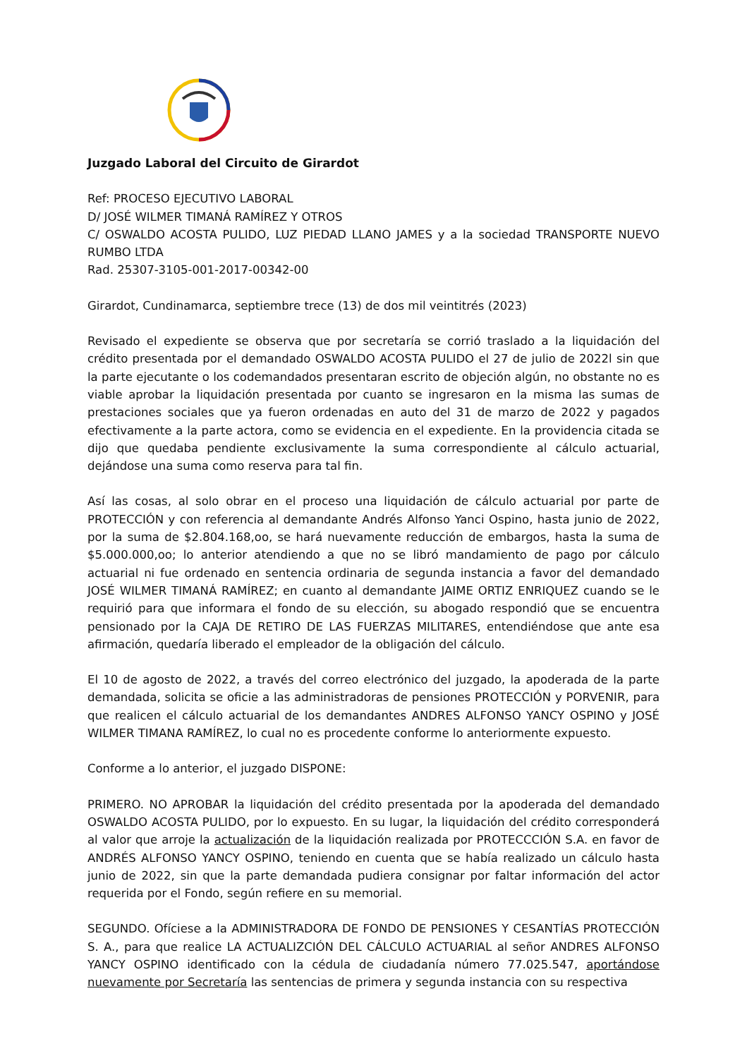Juzgado Laboral del Circuito de Girardot
Ref: PROCESO EJECUTIVO LABORAL
D/ JOSÉ WILMER TIMANÁ RAMÍREZ Y OTROS
C/ OSWALDO ACOSTA PULIDO, LUZ PIEDAD LLANO JAMES y a la sociedad TRANSPORTE NUEVO RUMBO LTDA
Rad. 25307-3105-001-2017-00342-00
Girardot, Cundinamarca, septiembre trece (13) de dos mil veintitrés (2023)
Revisado el expediente se observa que por secretaría se corrió traslado a la liquidación del crédito presentada por el demandado OSWALDO ACOSTA PULIDO el 27 de julio de 2022l sin que la parte ejecutante o los codemandados presentaran escrito de objeción algún, no obstante no es viable aprobar la liquidación presentada por cuanto se ingresaron en la misma las sumas de prestaciones sociales que ya fueron ordenadas en auto del 31 de marzo de 2022 y pagados efectivamente a la parte actora, como se evidencia en el expediente. En la providencia citada se dijo que quedaba pendiente exclusivamente la suma correspondiente al cálculo actuarial, dejándose una suma como reserva para tal fin.
Así las cosas, al solo obrar en el proceso una liquidación de cálculo actuarial por parte de PROTECCIÓN y con referencia al demandante Andrés Alfonso Yanci Ospino, hasta junio de 2022, por la suma de $2.804.168,oo, se hará nuevamente reducción de embargos, hasta la suma de $5.000.000,oo; lo anterior atendiendo a que no se libró mandamiento de pago por cálculo actuarial ni fue ordenado en sentencia ordinaria de segunda instancia a favor del demandado JOSÉ WILMER TIMANÁ RAMÍREZ; en cuanto al demandante JAIME ORTIZ ENRIQUEZ cuando se le requirió para que informara el fondo de su elección, su abogado respondió que se encuentra pensionado por la CAJA DE RETIRO DE LAS FUERZAS MILITARES, entendiéndose que ante esa afirmación, quedaría liberado el empleador de la obligación del cálculo.
El 10 de agosto de 2022, a través del correo electrónico del juzgado, la apoderada de la parte demandada, solicita se oficie a las administradoras de pensiones PROTECCIÓN y PORVENIR, para que realicen el cálculo actuarial de los demandantes ANDRES ALFONSO YANCY OSPINO y JOSÉ WILMER TIMANA RAMÍREZ, lo cual no es procedente conforme lo anteriormente expuesto.
Conforme a lo anterior, el juzgado DISPONE:
PRIMERO. NO APROBAR la liquidación del crédito presentada por la apoderada del demandado OSWALDO ACOSTA PULIDO, por lo expuesto. En su lugar, la liquidación del crédito corresponderá al valor que arroje la actualización de la liquidación realizada por PROTECCCIÓN S.A. en favor de ANDRÉS ALFONSO YANCY OSPINO, teniendo en cuenta que se había realizado un cálculo hasta junio de 2022, sin que la parte demandada pudiera consignar por faltar información del actor requerida por el Fondo, según refiere en su memorial.
SEGUNDO. Ofíciese a la ADMINISTRADORA DE FONDO DE PENSIONES Y CESANTÍAS PROTECCIÓN S. A., para que realice LA ACTUALIZCIÓN DEL CÁLCULO ACTUARIAL al señor ANDRES ALFONSO YANCY OSPINO identificado con la cédula de ciudadanía número 77.025.547, aportándose nuevamente por Secretaría las sentencias de primera y segunda instancia con su respectiva